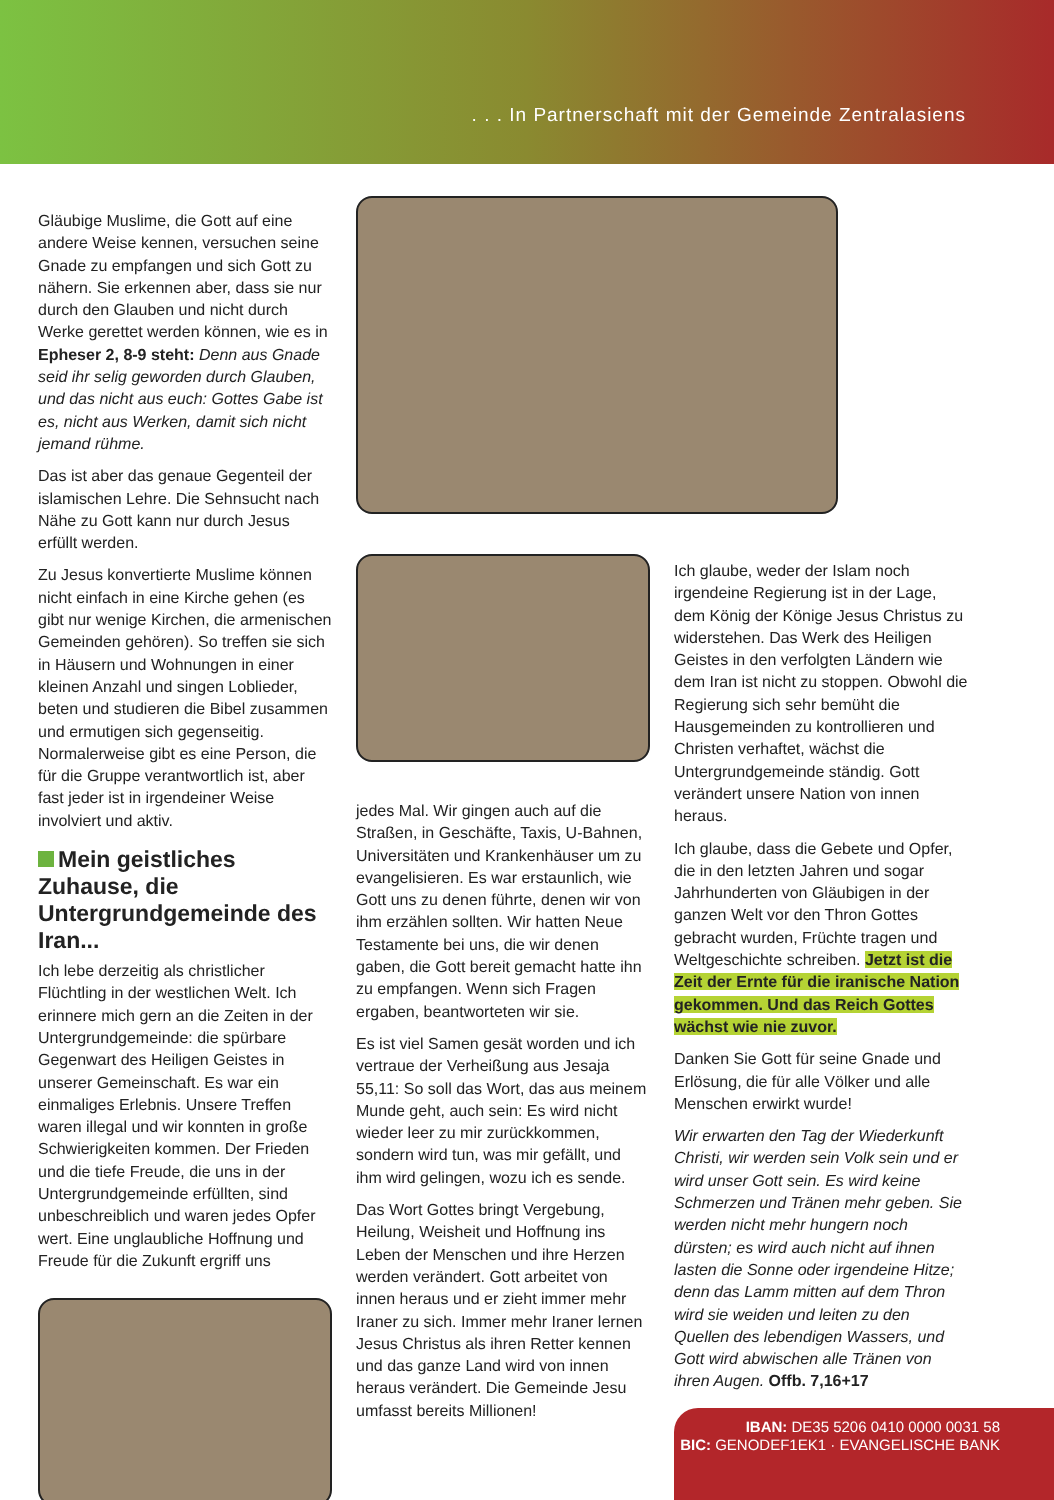. . . In Partnerschaft mit der Gemeinde Zentralasiens
Gläubige Muslime, die Gott auf eine andere Weise kennen, versuchen seine Gnade zu empfangen und sich Gott zu nähern. Sie erkennen aber, dass sie nur durch den Glauben und nicht durch Werke gerettet werden können, wie es in Epheser 2, 8-9 steht: Denn aus Gnade seid ihr selig geworden durch Glauben, und das nicht aus euch: Gottes Gabe ist es, nicht aus Werken, damit sich nicht jemand rühme.
Das ist aber das genaue Gegenteil der islamischen Lehre. Die Sehnsucht nach Nähe zu Gott kann nur durch Jesus erfüllt werden.
Zu Jesus konvertierte Muslime können nicht einfach in eine Kirche gehen (es gibt nur wenige Kirchen, die armenischen Gemeinden gehören). So treffen sie sich in Häusern und Wohnungen in einer kleinen Anzahl und singen Loblieder, beten und studieren die Bibel zusammen und ermutigen sich gegenseitig. Normalerweise gibt es eine Person, die für die Gruppe verantwortlich ist, aber fast jeder ist in irgendeiner Weise involviert und aktiv.
Mein geistliches Zuhause, die Untergrundgemeinde des Iran...
Ich lebe derzeitig als christlicher Flüchtling in der westlichen Welt. Ich erinnere mich gern an die Zeiten in der Untergrundgemeinde: die spürbare Gegenwart des Heiligen Geistes in unserer Gemeinschaft. Es war ein einmaliges Erlebnis. Unsere Treffen waren illegal und wir konnten in große Schwierigkeiten kommen. Der Frieden und die tiefe Freude, die uns in der Untergrundgemeinde erfüllten, sind unbeschreiblich und waren jedes Opfer wert. Eine unglaubliche Hoffnung und Freude für die Zukunft ergriff uns
jedes Mal. Wir gingen auch auf die Straßen, in Geschäfte, Taxis, U-Bahnen, Universitäten und Krankenhäuser um zu evangelisieren. Es war erstaunlich, wie Gott uns zu denen führte, denen wir von ihm erzählen sollten. Wir hatten Neue Testamente bei uns, die wir denen gaben, die Gott bereit gemacht hatte ihn zu empfangen. Wenn sich Fragen ergaben, beantworteten wir sie.
Es ist viel Samen gesät worden und ich vertraue der Verheißung aus Jesaja 55,11: So soll das Wort, das aus meinem Munde geht, auch sein: Es wird nicht wieder leer zu mir zurückkommen, sondern wird tun, was mir gefällt, und ihm wird gelingen, wozu ich es sende.
Das Wort Gottes bringt Vergebung, Heilung, Weisheit und Hoffnung ins Leben der Menschen und ihre Herzen werden verändert. Gott arbeitet von innen heraus und er zieht immer mehr Iraner zu sich. Immer mehr Iraner lernen Jesus Christus als ihren Retter kennen und das ganze Land wird von innen heraus verändert. Die Gemeinde Jesu umfasst bereits Millionen!
Ich glaube, weder der Islam noch irgendeine Regierung ist in der Lage, dem König der Könige Jesus Christus zu widerstehen. Das Werk des Heiligen Geistes in den verfolgten Ländern wie dem Iran ist nicht zu stoppen. Obwohl die Regierung sich sehr bemüht die Hausgemeinden zu kontrollieren und Christen verhaftet, wächst die Untergrundgemeinde ständig. Gott verändert unsere Nation von innen heraus.
Ich glaube, dass die Gebete und Opfer, die in den letzten Jahren und sogar Jahrhunderten von Gläubigen in der ganzen Welt vor den Thron Gottes gebracht wurden, Früchte tragen und Weltgeschichte schreiben. Jetzt ist die Zeit der Ernte für die iranische Nation gekommen. Und das Reich Gottes wächst wie nie zuvor.
Danken Sie Gott für seine Gnade und Erlösung, die für alle Völker und alle Menschen erwirkt wurde!
Wir erwarten den Tag der Wiederkunft Christi, wir werden sein Volk sein und er wird unser Gott sein. Es wird keine Schmerzen und Tränen mehr geben. Sie werden nicht mehr hungern noch dürsten; es wird auch nicht auf ihnen lasten die Sonne oder irgendeine Hitze; denn das Lamm mitten auf dem Thron wird sie weiden und leiten zu den Quellen des lebendigen Wassers, und Gott wird abwischen alle Tränen von ihren Augen. Offb. 7,16+17
IBAN: DE35 5206 0410 0000 0031 58
BIC: GENODEF1EK1 · EVANGELISCHE BANK